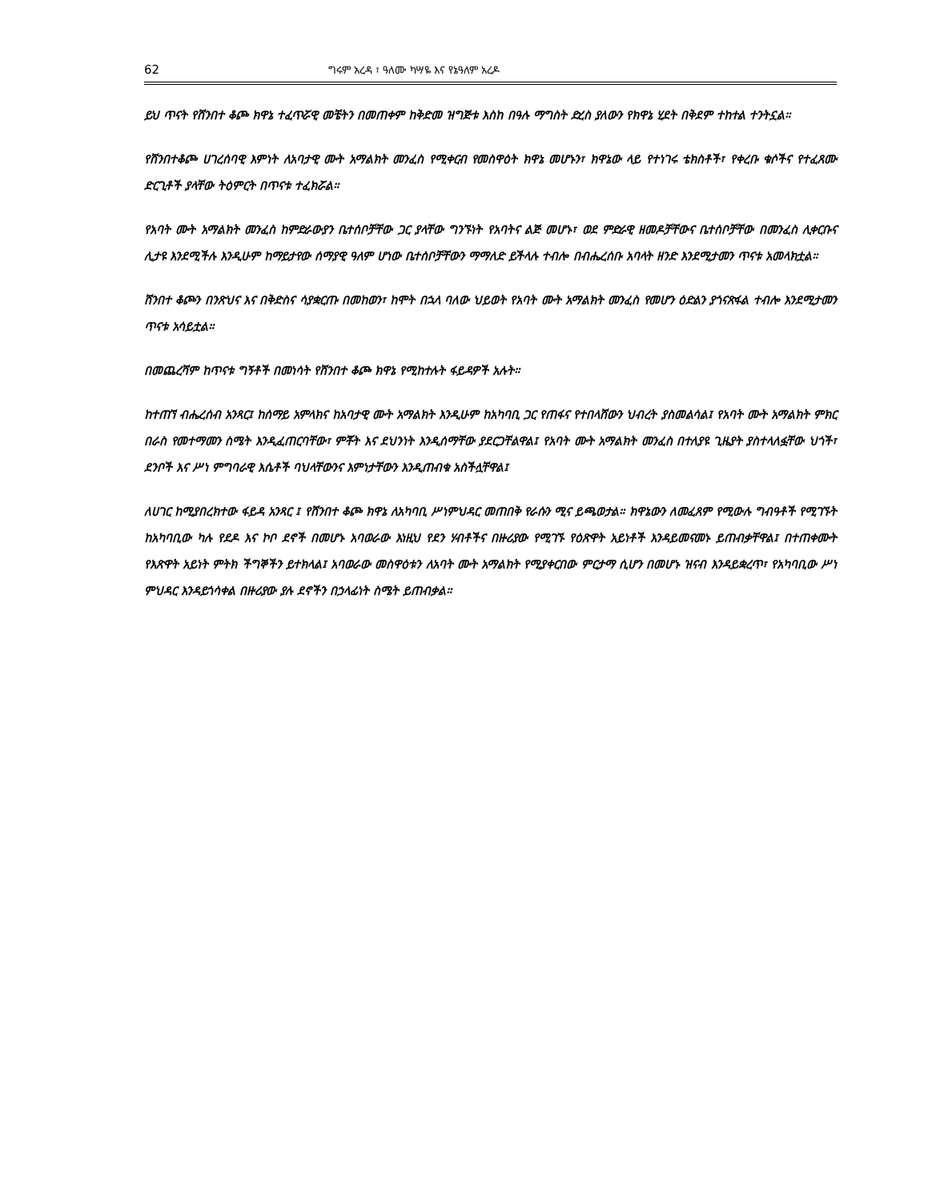62 ግሩም አረዳ ፣ ዓለሙ ካሣዬ እና የኔዓለም አረዶ
ይህ ጥናት የሸንበተ ቆጮ ክዋኔ ተፈጥሯዊ መቼትን በመጠቀም ከቅድመ ዝግጅቱ እስከ በዓሉ ማግስት ድረስ ያለውን የክዋኔ ሂደት በቅደም ተከተል ተንትኗል።
የሸንበተቆጮ ሀገረሰባዊ እምነት ለአባታዊ ሙት አማልክት መንፈስ የሚቀርብ የመስዋዕት ክዋኔ መሆኑን፣ ክዋኔው ላይ የተነገሩ ቴክስቶች፣ የቀረቡ ቁሶችና የተፈጸሙ ድርጊቶች ያላቸው ትዕምርት በጥናቱ ተፈክሯል።
የአባት ሙት አማልክት መንፈስ ከምድራውያን ቤተሰቦቻቸው ጋር ያላቸው ግንኙነት የአባትና ልጅ መሆኑ፣ ወደ ምድራዊ ዘመዶቻቸውና ቤተሰቦቻቸው በመንፈስ ሊቀርቡና ሊታዩ እንደሚችሉ እንዲሁም ከማይታየው ሰማያዊ ዓለም ሆነው ቤተሰቦቻቸውን ማማለድ ይችላሉ ተብሎ በብሔረሰቡ አባላት ዘንድ እንደሚታመን ጥናቱ አመላክቷል።
ሸንበተ ቆጮን በንጽህና እና በቅድስና ሳያቋርጡ በመከወን፣ ከሞት በኋላ ባለው ህይወት የአባት ሙት አማልክት መንፈስ የመሆን ዕድልን ያጎናጽፋል ተብሎ እንደሚታመን ጥናቱ አሳይቷል።
በመጨረሻም ከጥናቱ ግኝቶች በመነሳት የሸንበተ ቆጮ ክዋኔ የሚከተሉት ፋይዳዎች አሉት።
ከተጠኘ ብሔረሰብ አንጻር፤ ከሰማይ አምላክና ከአባታዊ ሙት አማልክት እንዲሁም ከአካባቢ ጋር የጠፋና የተበላሸውን ህብረት ያስመልሳል፤ የአባት ሙት አማልክት ምክር በራስ የመተማመን ስሜት እንዲፈጠርባቸው፣ ምቾት እና ደህንነት እንዲሰማቸው ያደርጋቸልዋል፤ የአባት ሙት አማልክት መንፈስ በተለያዩ ጊዜያት ያስተላለፏቸው ህጎች፣ ደንቦች እና ሥነ ምግባራዊ እሴቶች ባህላቸውንና እምነታቸውን እንዲጠብቁ አስችሏቸዋል፤
ለሀገር ከሚያበረክተው ፋይዳ አንጻር ፤ የሸንበተ ቆጮ ክዋኔ ለአካባቢ ሥነምህዳር መጠበቅ የራሱን ሚና ይጫወታል። ክዋኔውን ለመፈጸም የሚውሉ ግብዓቶች የሚገኙት ከአካባቢው ካሉ የደዶ እና ኮቦ ደኖች በመሆኑ አባወራው እነዚህ የደን ሃብቶችና በዙሪያው የሚገኙ የዕጽዋት አይነቶች እንዳይመናመኑ ይጠብቃቸዋል፤ በተጠቀሙት የእጽዋት አይነት ምትክ ችግኞችን ይተክላል፤ አባወራው መስዋዕቱን ለአባት ሙት አማልክት የሚያቀርበው ምርታማ ሲሆን በመሆኑ ዝናብ እንዳይቋረጥ፣ የአካባቢው ሥነ ምህዳር እንዳይጎሳቀል በዙሪያው ያሉ ደኖችን በኃላፊነት ስሜት ይጠብቃል።